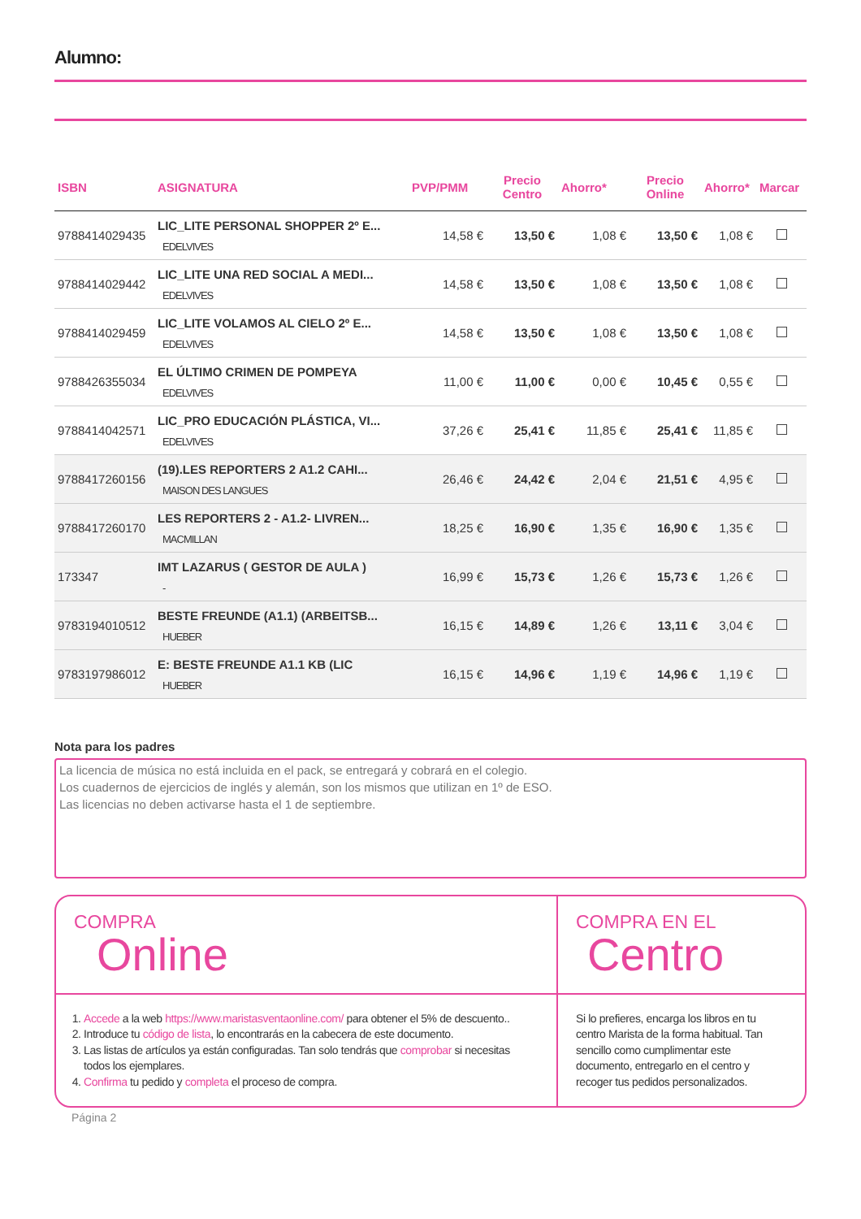Alumno:
| ISBN | ASIGNATURA | PVP/PMM | Precio Centro | Ahorro* | Precio Online | Ahorro* | Marcar |
| --- | --- | --- | --- | --- | --- | --- | --- |
| 9788414029435 | LIC_LITE PERSONAL SHOPPER 2º E... EDELVIVES | 14,58 € | 13,50 € | 1,08 € | 13,50 € | 1,08 € | |
| 9788414029442 | LIC_LITE UNA RED SOCIAL A MEDI... EDELVIVES | 14,58 € | 13,50 € | 1,08 € | 13,50 € | 1,08 € | |
| 9788414029459 | LIC_LITE VOLAMOS AL CIELO 2º E... EDELVIVES | 14,58 € | 13,50 € | 1,08 € | 13,50 € | 1,08 € | |
| 9788426355034 | EL ÚLTIMO CRIMEN DE POMPEYA EDELVIVES | 11,00 € | 11,00 € | 0,00 € | 10,45 € | 0,55 € | |
| 9788414042571 | LIC_PRO EDUCACIÓN PLÁSTICA, VI... EDELVIVES | 37,26 € | 25,41 € | 11,85 € | 25,41 € | 11,85 € | |
| 9788417260156 | (19).LES REPORTERS 2 A1.2 CAHI... MAISON DES LANGUES | 26,46 € | 24,42 € | 2,04 € | 21,51 € | 4,95 € | |
| 9788417260170 | LES REPORTERS 2 - A1.2- LIVREN... MACMILLAN | 18,25 € | 16,90 € | 1,35 € | 16,90 € | 1,35 € | |
| 173347 | IMT LAZARUS ( GESTOR DE AULA ) - | 16,99 € | 15,73 € | 1,26 € | 15,73 € | 1,26 € | |
| 9783194010512 | BESTE FREUNDE (A1.1) (ARBEITSB... HUEBER | 16,15 € | 14,89 € | 1,26 € | 13,11 € | 3,04 € | |
| 9783197986012 | E: BESTE FREUNDE A1.1 KB (LIC HUEBER | 16,15 € | 14,96 € | 1,19 € | 14,96 € | 1,19 € | |
Nota para los padres
La licencia de música no está incluida en el pack, se entregará y cobrará en el colegio.
Los cuadernos de ejercicios de inglés y alemán, son los mismos que utilizan en 1º de ESO.
Las licencias no deben activarse hasta el 1 de septiembre.
COMPRA
Online
1. Accede a la web https://www.maristasventaonline.com/ para obtener el 5% de descuento..
2. Introduce tu código de lista, lo encontrarás en la cabecera de este documento.
3. Las listas de artículos ya están configuradas. Tan solo tendrás que comprobar si necesitas todos los ejemplares.
4. Confirma tu pedido y completa el proceso de compra.
COMPRA EN EL
Centro
Si lo prefieres, encarga los libros en tu centro Marista de la forma habitual. Tan sencillo como cumplimentar este documento, entregarlo en el centro y recoger tus pedidos personalizados.
Página 2